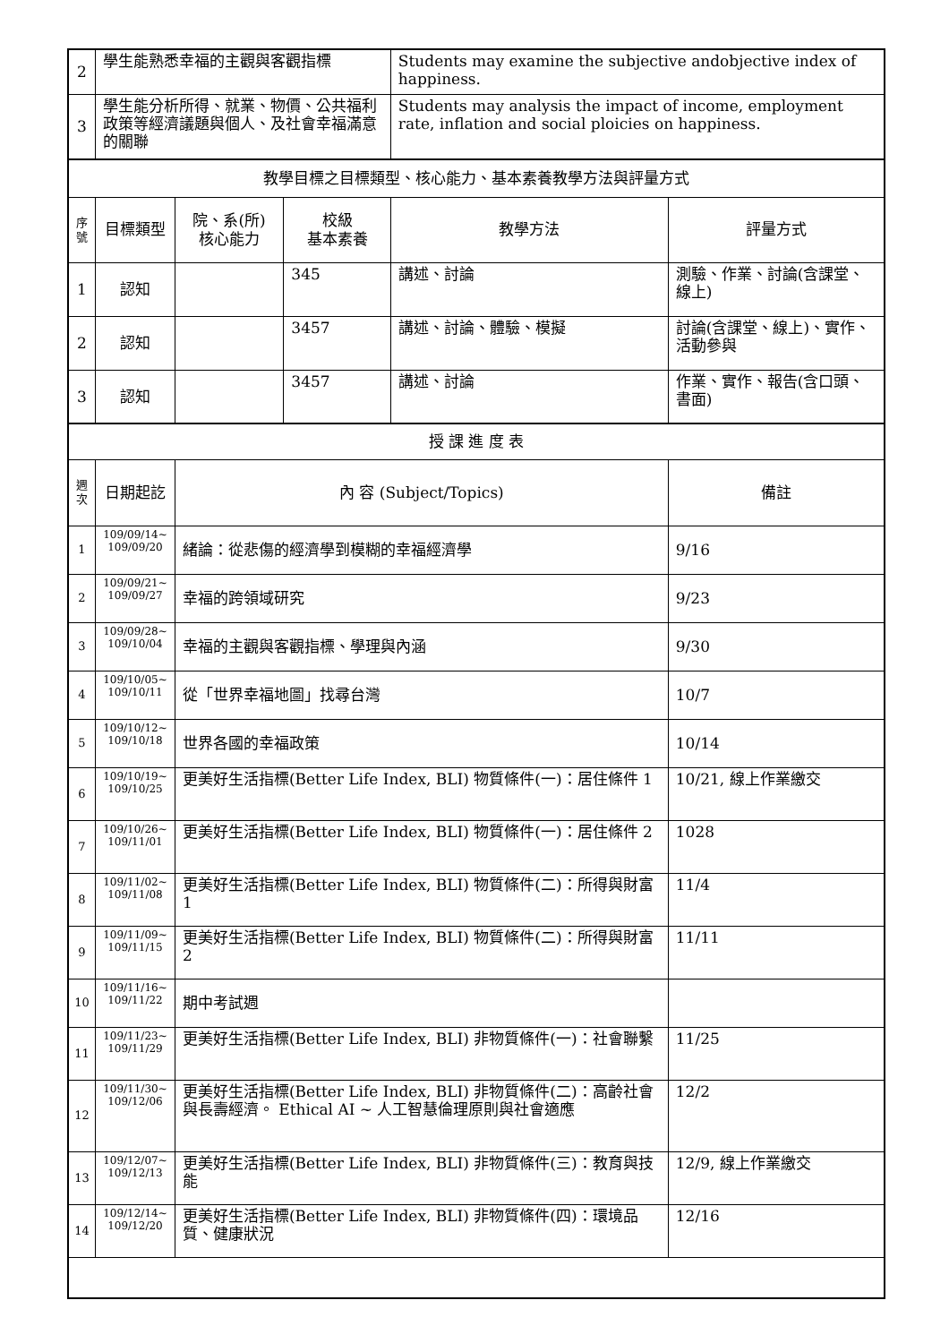| 2 | 學生能熟悉幸福的主觀與客觀指標 | | | Students may examine the subjective andobjective index of happiness. | |
| 3 | 學生能分析所得、就業、物價、公共福利政策等經濟議題與個人、及社會幸福滿意的關聯 | | | Students may analysis the impact of income, employment rate, inflation and social ploicies on happiness. | |
| 教學目標之目標類型、核心能力、基本素養教學方法與評量方式 | | | | | |
| 序號 | 目標類型 | 院、系(所) 核心能力 | 校級 基本素養 | 教學方法 | 評量方式 |
| 1 | 認知 | | 345 | 講述、討論 | 測驗、作業、討論(含課堂、線上) |
| 2 | 認知 | | 3457 | 講述、討論、體驗、模擬 | 討論(含課堂、線上)、實作、活動參與 |
| 3 | 認知 | | 3457 | 講述、討論 | 作業、實作、報告(含口頭、書面) |
| 授 課 進 度 表 | | | | | |
| 週次 | 日期起訖 | 內 容 (Subject/Topics) | | | 備註 |
| 1 | 109/09/14~ 109/09/20 | 緒論：從悲傷的經濟學到模糊的幸福經濟學 | | | 9/16 |
| 2 | 109/09/21~ 109/09/27 | 幸福的跨領域研究 | | | 9/23 |
| 3 | 109/09/28~ 109/10/04 | 幸福的主觀與客觀指標、學理與內涵 | | | 9/30 |
| 4 | 109/10/05~ 109/10/11 | 從「世界幸福地圖」找尋台灣 | | | 10/7 |
| 5 | 109/10/12~ 109/10/18 | 世界各國的幸福政策 | | | 10/14 |
| 6 | 109/10/19~ 109/10/25 | 更美好生活指標(Better Life Index, BLI) 物質條件(一)：居住條件 1 | | | 10/21, 線上作業繳交 |
| 7 | 109/10/26~ 109/11/01 | 更美好生活指標(Better Life Index, BLI) 物質條件(一)：居住條件 2 | | | 1028 |
| 8 | 109/11/02~ 109/11/08 | 更美好生活指標(Better Life Index, BLI) 物質條件(二)：所得與財富 1 | | | 11/4 |
| 9 | 109/11/09~ 109/11/15 | 更美好生活指標(Better Life Index, BLI) 物質條件(二)：所得與財富 2 | | | 11/11 |
| 10 | 109/11/16~ 109/11/22 | 期中考試週 | | | |
| 11 | 109/11/23~ 109/11/29 | 更美好生活指標(Better Life Index, BLI) 非物質條件(一)：社會聯繫 | | | 11/25 |
| 12 | 109/11/30~ 109/12/06 | 更美好生活指標(Better Life Index, BLI) 非物質條件(二)：高齡社會與長壽經濟。 Ethical AI ~ 人工智慧倫理原則與社會適應 | | | 12/2 |
| 13 | 109/12/07~ 109/12/13 | 更美好生活指標(Better Life Index, BLI) 非物質條件(三)：教育與技能 | | | 12/9, 線上作業繳交 |
| 14 | 109/12/14~ 109/12/20 | 更美好生活指標(Better Life Index, BLI) 非物質條件(四)：環境品質、健康狀況 | | | 12/16 |